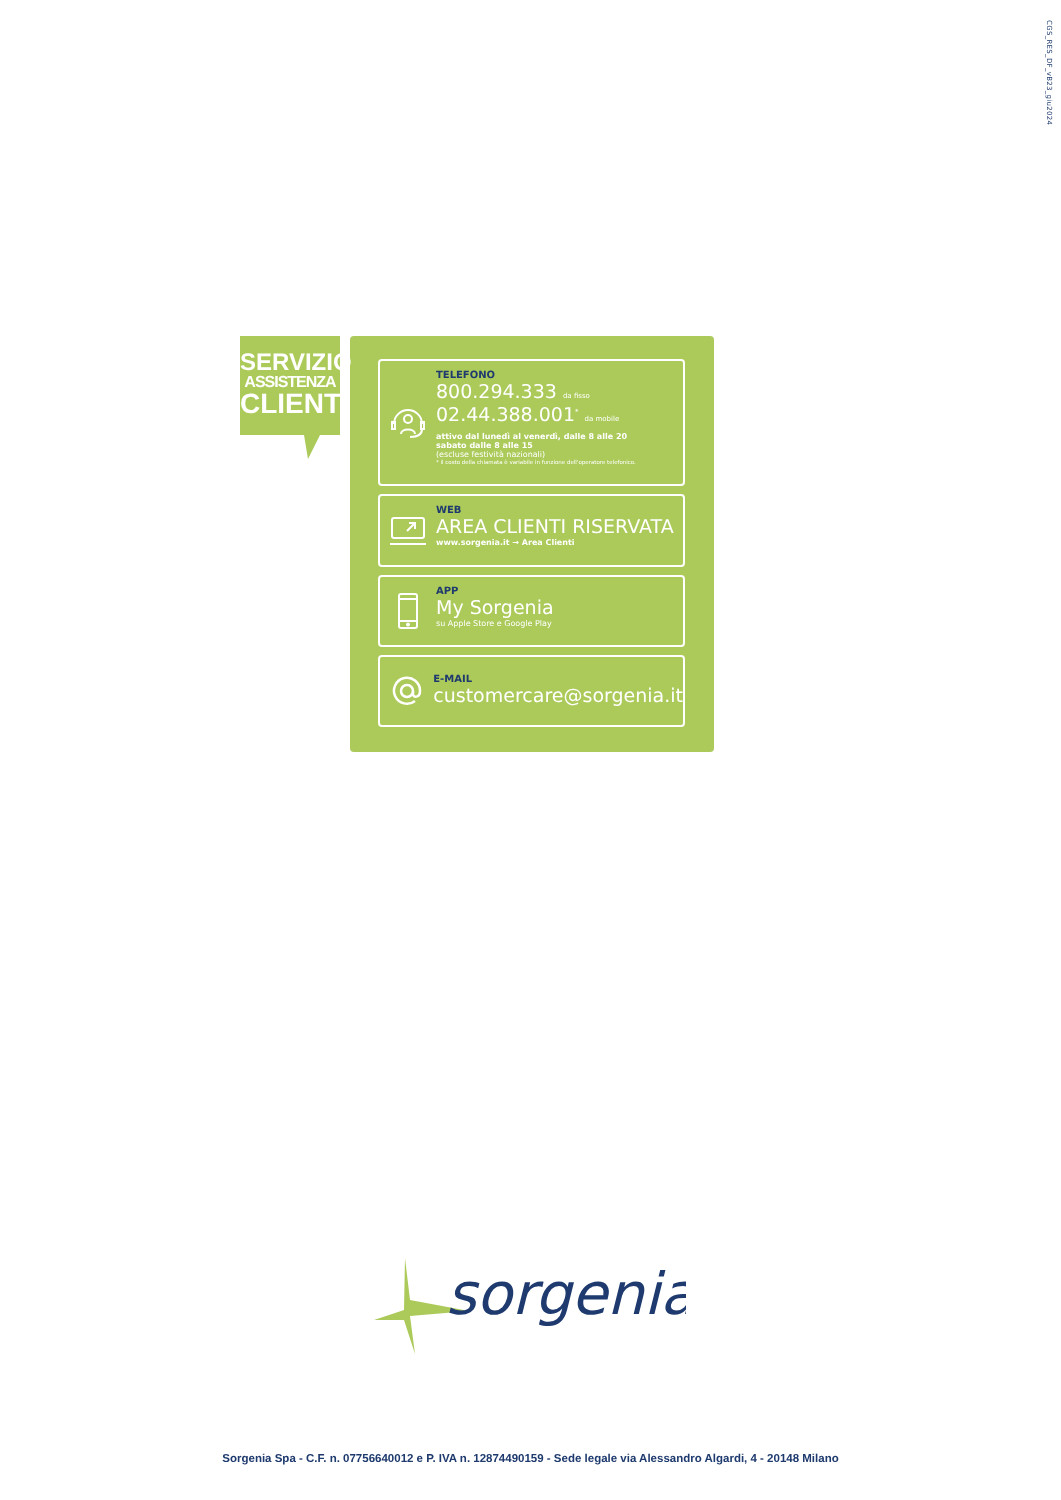CGS_RES_DF_vB23_giu2024
SERVIZIO
ASSISTENZA
CLIENTI
TELEFONO
800.294.333 da fisso
02.44.388.001<sup>*</sup> da mobile
attivo dal lunedì al venerdì, dalle 8 alle 20
sabato dalle 8 alle 15
(escluse festività nazionali)
* il costo della chiamata è variabile in funzione dell'operatore telefonico.
WEB
AREA CLIENTI RISERVATA
www.sorgenia.it → Area Clienti
APP
My Sorgenia
su Apple Store e Google Play
E-MAIL
customercare@sorgenia.it
sorgenia
Sorgenia Spa - C.F. n. 07756640012 e P. IVA n. 12874490159 - Sede legale via Alessandro Algardi, 4 - 20148 Milano